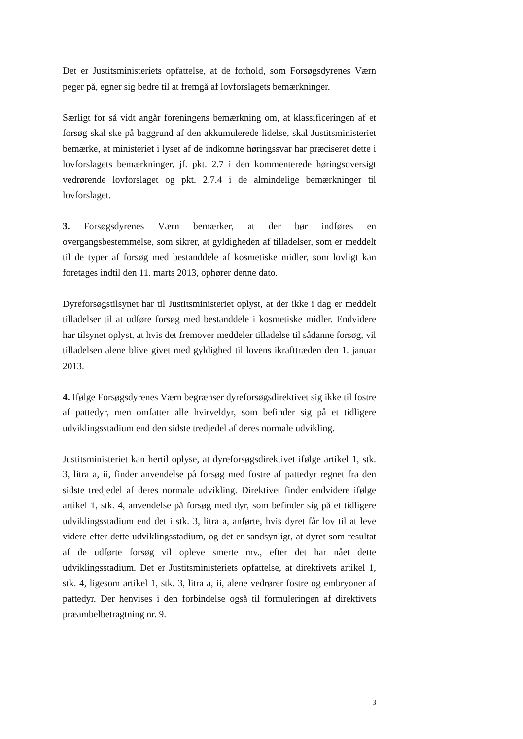Det er Justitsministeriets opfattelse, at de forhold, som Forsøgsdyrenes Værn peger på, egner sig bedre til at fremgå af lovforslagets bemærkninger.
Særligt for så vidt angår foreningens bemærkning om, at klassificeringen af et forsøg skal ske på baggrund af den akkumulerede lidelse, skal Justitsministeriet bemærke, at ministeriet i lyset af de indkomne høringssvar har præciseret dette i lovforslagets bemærkninger, jf. pkt. 2.7 i den kommenterede høringsoversigt vedrørende lovforslaget og pkt. 2.7.4 i de almindelige bemærkninger til lovforslaget.
3. Forsøgsdyrenes Værn bemærker, at der bør indføres en overgangsbestemmelse, som sikrer, at gyldigheden af tilladelser, som er meddelt til de typer af forsøg med bestanddele af kosmetiske midler, som lovligt kan foretages indtil den 11. marts 2013, ophører denne dato.
Dyreforsøgstilsynet har til Justitsministeriet oplyst, at der ikke i dag er meddelt tilladelser til at udføre forsøg med bestanddele i kosmetiske midler. Endvidere har tilsynet oplyst, at hvis det fremover meddeler tilladelse til sådanne forsøg, vil tilladelsen alene blive givet med gyldighed til lovens ikrafttræden den 1. januar 2013.
4. Ifølge Forsøgsdyrenes Værn begrænser dyreforsøgsdirektivet sig ikke til fostre af pattedyr, men omfatter alle hvirveldyr, som befinder sig på et tidligere udviklingsstadium end den sidste tredjedel af deres normale udvikling.
Justitsministeriet kan hertil oplyse, at dyreforsøgsdirektivet ifølge artikel 1, stk. 3, litra a, ii, finder anvendelse på forsøg med fostre af pattedyr regnet fra den sidste tredjedel af deres normale udvikling. Direktivet finder endvidere ifølge artikel 1, stk. 4, anvendelse på forsøg med dyr, som befinder sig på et tidligere udviklingsstadium end det i stk. 3, litra a, anførte, hvis dyret får lov til at leve videre efter dette udviklingsstadium, og det er sandsynligt, at dyret som resultat af de udførte forsøg vil opleve smerte mv., efter det har nået dette udviklingsstadium. Det er Justitsministeriets opfattelse, at direktivets artikel 1, stk. 4, ligesom artikel 1, stk. 3, litra a, ii, alene vedrører fostre og embryoner af pattedyr. Der henvises i den forbindelse også til formuleringen af direktivets præambelbetragtning nr. 9.
3